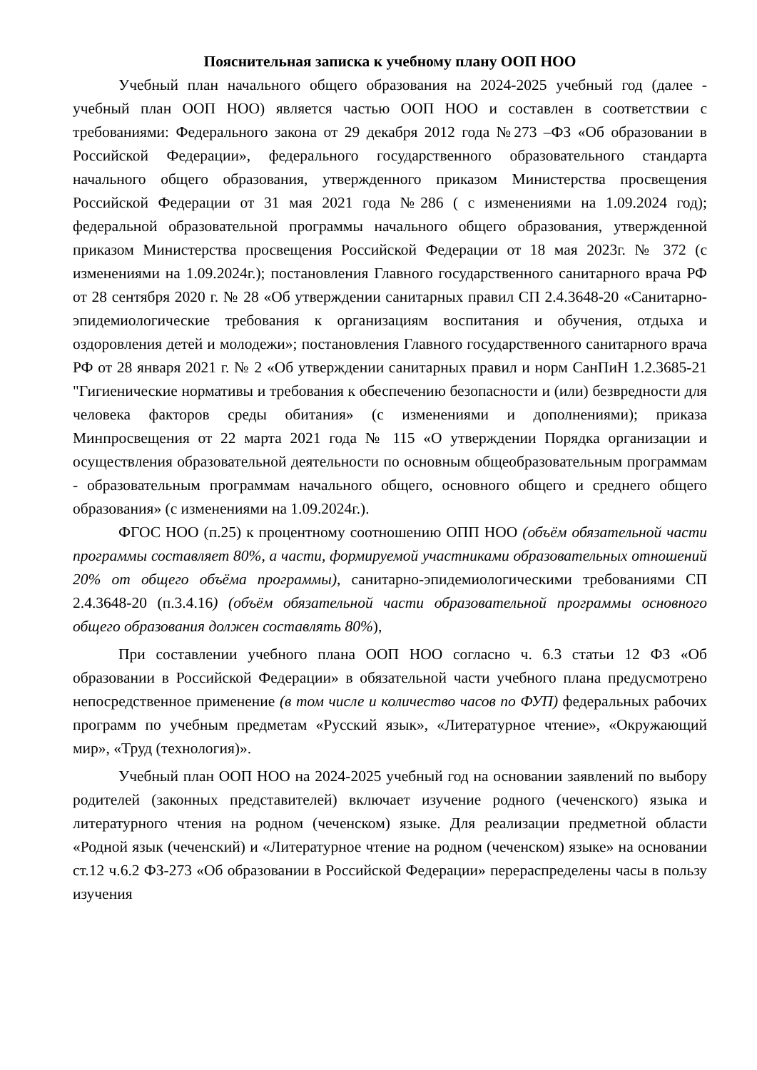Пояснительная записка к учебному плану ООП НОО
Учебный план начального общего образования на 2024-2025 учебный год (далее - учебный план ООП НОО) является частью ООП НОО и составлен в соответствии с требованиями: Федерального закона от 29 декабря 2012 года №273 –ФЗ «Об образовании в Российской Федерации», федерального государственного образовательного стандарта начального общего образования, утвержденного приказом Министерства просвещения Российской Федерации от 31 мая 2021 года №286 ( с изменениями на 1.09.2024 год); федеральной образовательной программы начального общего образования, утвержденной приказом Министерства просвещения Российской Федерации от 18 мая 2023г. № 372 (с изменениями на 1.09.2024г.); постановления Главного государственного санитарного врача РФ от 28 сентября 2020 г. № 28 «Об утверждении санитарных правил СП 2.4.3648-20 «Санитарно-эпидемиологические требования к организациям воспитания и обучения, отдыха и оздоровления детей и молодежи»; постановления Главного государственного санитарного врача РФ от 28 января 2021 г. № 2 «Об утверждении санитарных правил и норм СанПиН 1.2.3685-21 "Гигиенические нормативы и требования к обеспечению безопасности и (или) безвредности для человека факторов среды обитания» (с изменениями и дополнениями); приказа Минпросвещения от 22 марта 2021 года № 115 «О утверждении Порядка организации и осуществления образовательной деятельности по основным общеобразовательным программам - образовательным программам начального общего, основного общего и среднего общего образования» (с изменениями на 1.09.2024г.).
ФГОС НОО (п.25) к процентному соотношению ОПП НОО (объём обязательной части программы составляет 80%, а части, формируемой участниками образовательных отношений 20% от общего объёма программы), санитарно-эпидемиологическими требованиями СП 2.4.3648-20 (п.3.4.16) (объём обязательной части образовательной программы основного общего образования должен составлять 80%),
При составлении учебного плана ООП НОО согласно ч. 6.3 статьи 12 ФЗ «Об образовании в Российской Федерации» в обязательной части учебного плана предусмотрено непосредственное применение (в том числе и количество часов по ФУП) федеральных рабочих программ по учебным предметам «Русский язык», «Литературное чтение», «Окружающий мир», «Труд (технология)».
Учебный план ООП НОО на 2024-2025 учебный год на основании заявлений по выбору родителей (законных представителей) включает изучение родного (чеченского) языка и литературного чтения на родном (чеченском) языке. Для реализации предметной области «Родной язык (чеченский) и «Литературное чтение на родном (чеченском) языке» на основании ст.12 ч.6.2 ФЗ-273 «Об образовании в Российской Федерации» перераспределены часы в пользу изучения